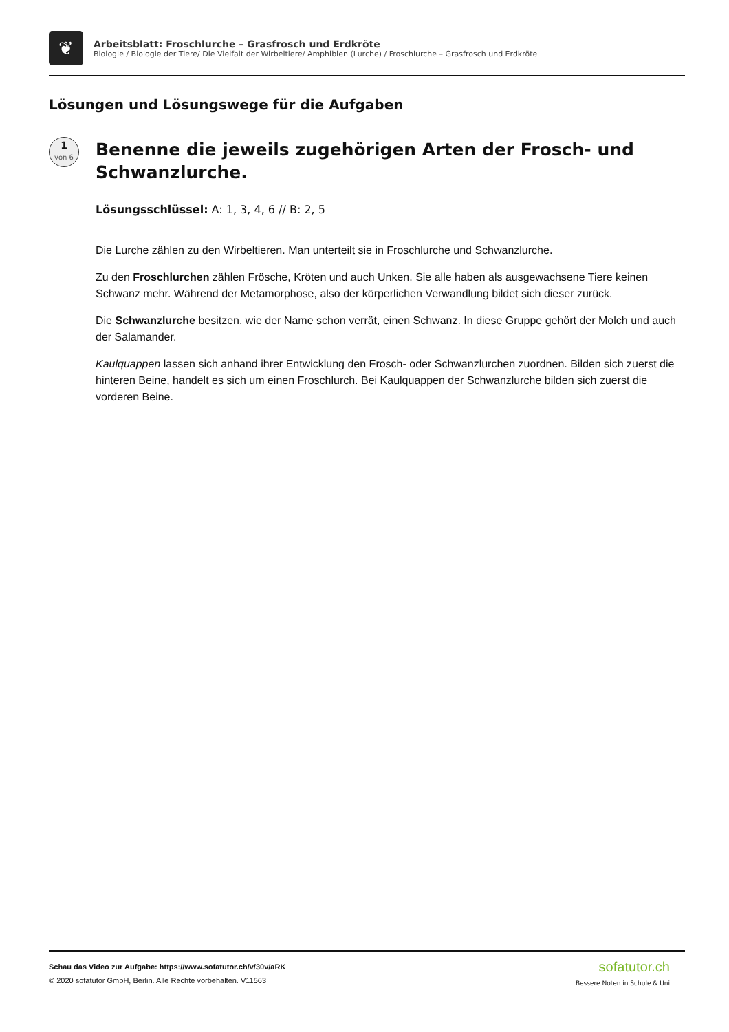❦
Arbeitsblatt: Froschlurche – Grasfrosch und Erdkröte
Biologie / Biologie der Tiere/ Die Vielfalt der Wirbeltiere/ Amphibien (Lurche) / Froschlurche – Grasfrosch und Erdkröte
Lösungen und Lösungswege für die Aufgaben
1
von 6
Benenne die jeweils zugehörigen Arten der Frosch- und Schwanzlurche.
Lösungsschlüssel: A: 1, 3, 4, 6 // B: 2, 5
Die Lurche zählen zu den Wirbeltieren. Man unterteilt sie in Froschlurche und Schwanzlurche.
Zu den Froschlurchen zählen Frösche, Kröten und auch Unken. Sie alle haben als ausgewachsene Tiere keinen Schwanz mehr. Während der Metamorphose, also der körperlichen Verwandlung bildet sich dieser zurück.
Die Schwanzlurche besitzen, wie der Name schon verrät, einen Schwanz. In diese Gruppe gehört der Molch und auch der Salamander.
Kaulquappen lassen sich anhand ihrer Entwicklung den Frosch- oder Schwanzlurchen zuordnen. Bilden sich zuerst die hinteren Beine, handelt es sich um einen Froschlurch. Bei Kaulquappen der Schwanzlurche bilden sich zuerst die vorderen Beine.
Schau das Video zur Aufgabe: https://www.sofatutor.ch/v/30v/aRK
© 2020 sofatutor GmbH, Berlin. Alle Rechte vorbehalten. V11563
sofatutor.ch
Bessere Noten in Schule & Uni